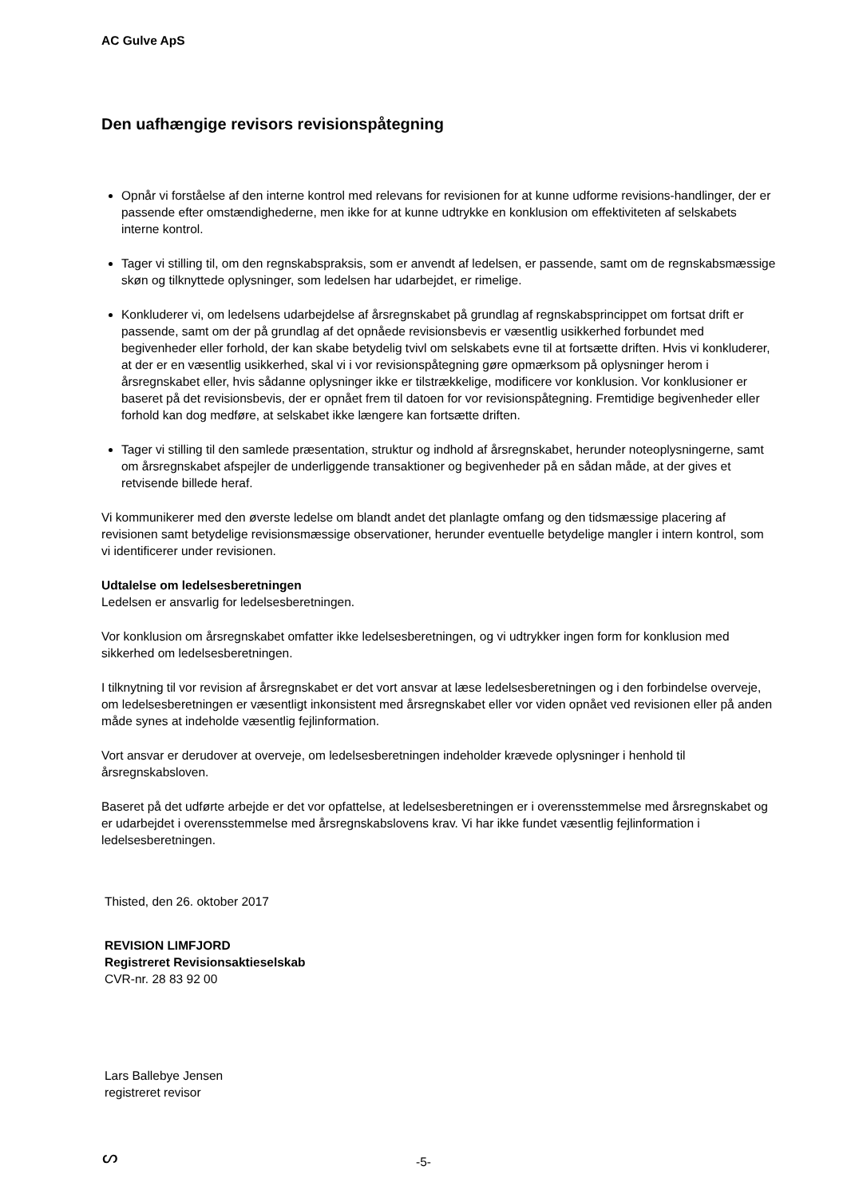AC Gulve ApS
Den uafhængige revisors revisionspåtegning
Opnår vi forståelse af den interne kontrol med relevans for revisionen for at kunne udforme revisions-handlinger, der er passende efter omstændighederne, men ikke for at kunne udtrykke en konklusion om effektiviteten af selskabets interne kontrol.
Tager vi stilling til, om den regnskabspraksis, som er anvendt af ledelsen, er passende, samt om de regnskabsmæssige skøn og tilknyttede oplysninger, som ledelsen har udarbejdet, er rimelige.
Konkluderer vi, om ledelsens udarbejdelse af årsregnskabet på grundlag af regnskabsprincippet om fortsat drift er passende, samt om der på grundlag af det opnåede revisionsbevis er væsentlig usikkerhed forbundet med begivenheder eller forhold, der kan skabe betydelig tvivl om selskabets evne til at fortsætte driften. Hvis vi konkluderer, at der er en væsentlig usikkerhed, skal vi i vor revisionspåtegning gøre opmærksom på oplysninger herom i årsregnskabet eller, hvis sådanne oplysninger ikke er tilstrækkelige, modificere vor konklusion. Vor konklusioner er baseret på det revisionsbevis, der er opnået frem til datoen for vor revisionspåtegning. Fremtidige begivenheder eller forhold kan dog medføre, at selskabet ikke længere kan fortsætte driften.
Tager vi stilling til den samlede præsentation, struktur og indhold af årsregnskabet, herunder noteoplysningerne, samt om årsregnskabet afspejler de underliggende transaktioner og begivenheder på en sådan måde, at der gives et retvisende billede heraf.
Vi kommunikerer med den øverste ledelse om blandt andet det planlagte omfang og den tidsmæssige placering af revisionen samt betydelige revisionsmæssige observationer, herunder eventuelle betydelige mangler i intern kontrol, som vi identificerer under revisionen.
Udtalelse om ledelsesberetningen
Ledelsen er ansvarlig for ledelsesberetningen.
Vor konklusion om årsregnskabet omfatter ikke ledelsesberetningen, og vi udtrykker ingen form for konklusion med sikkerhed om ledelsesberetningen.
I tilknytning til vor revision af årsregnskabet er det vort ansvar at læse ledelsesberetningen og i den forbindelse overveje, om ledelsesberetningen er væsentligt inkonsistent med årsregnskabet eller vor viden opnået ved revisionen eller på anden måde synes at indeholde væsentlig fejlinformation.
Vort ansvar er derudover at overveje, om ledelsesberetningen indeholder krævede oplysninger i henhold til årsregnskabsloven.
Baseret på det udførte arbejde er det vor opfattelse, at ledelsesberetningen er i overensstemmelse med årsregnskabet og er udarbejdet i overensstemmelse med årsregnskabslovens krav. Vi har ikke fundet væsentlig fejlinformation i ledelsesberetningen.
Thisted, den 26. oktober 2017
REVISION LIMFJORD
Registreret Revisionsaktieselskab
CVR-nr. 28 83 92 00
Lars Ballebye Jensen
registreret revisor
ᔕ
-5-